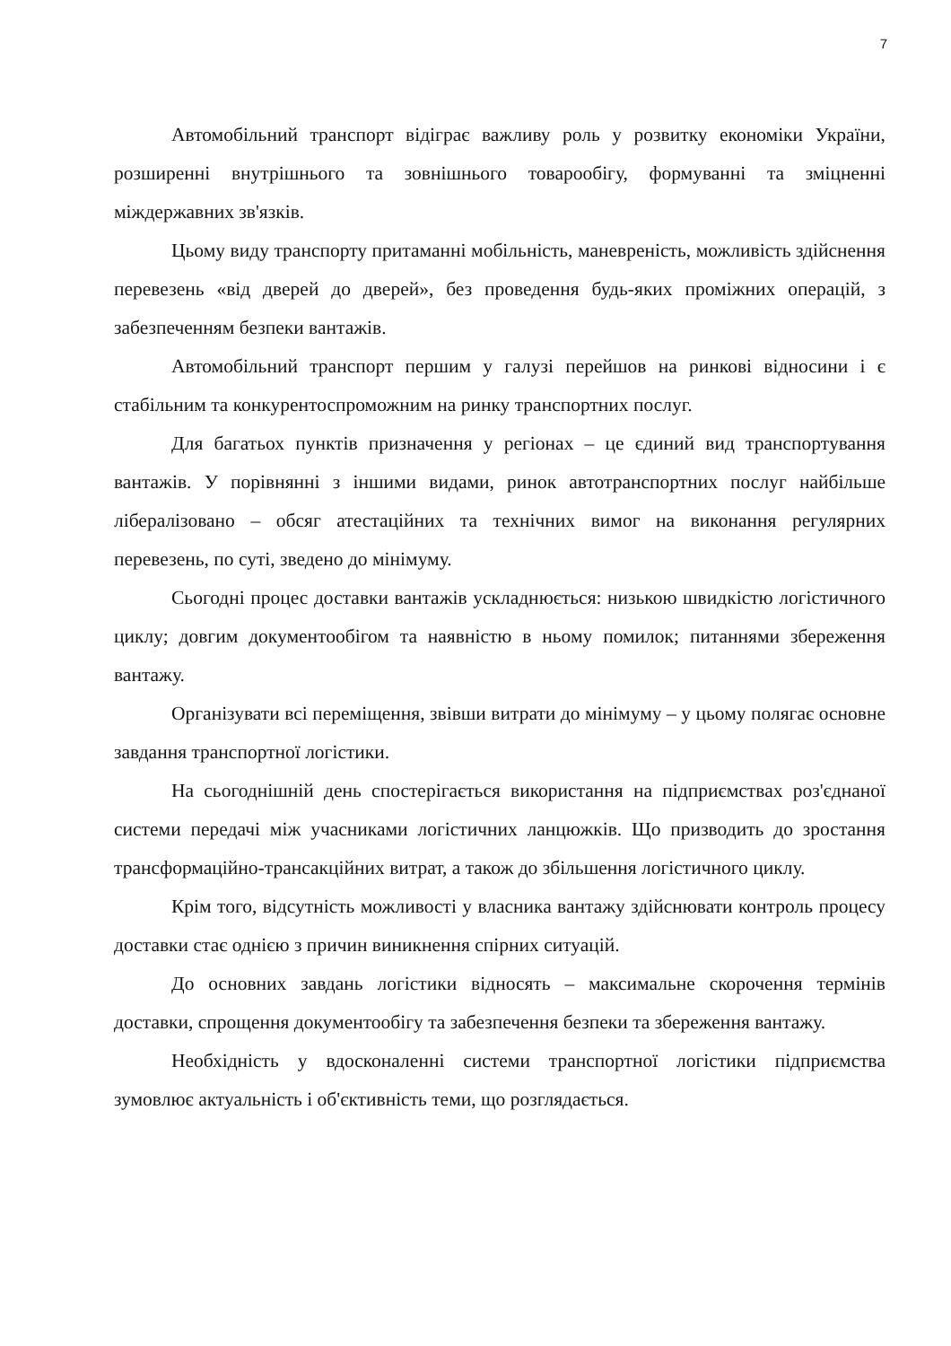7
Автомобільний транспорт відіграє важливу роль у розвитку економіки України, розширенні внутрішнього та зовнішнього товарообігу, формуванні та зміцненні міждержавних зв'язків.
Цьому виду транспорту притаманні мобільність, маневреність, можливість здійснення перевезень «від дверей до дверей», без проведення будь-яких проміжних операцій, з забезпеченням безпеки вантажів.
Автомобільний транспорт першим у галузі перейшов на ринкові відносини і є стабільним та конкурентоспроможним на ринку транспортних послуг.
Для багатьох пунктів призначення у регіонах – це єдиний вид транспортування вантажів. У порівнянні з іншими видами, ринок автотранспортних послуг найбільше лібералізовано – обсяг атестаційних та технічних вимог на виконання регулярних перевезень, по суті, зведено до мінімуму.
Сьогодні процес доставки вантажів ускладнюється: низькою швидкістю логістичного циклу; довгим документообігом та наявністю в ньому помилок; питаннями збереження вантажу.
Організувати всі переміщення, звівши витрати до мінімуму – у цьому полягає основне завдання транспортної логістики.
На сьогоднішній день спостерігається використання на підприємствах роз'єднаної системи передачі між учасниками логістичних ланцюжків. Що призводить до зростання трансформаційно-трансакційних витрат, а також до збільшення логістичного циклу.
Крім того, відсутність можливості у власника вантажу здійснювати контроль процесу доставки стає однією з причин виникнення спірних ситуацій.
До основних завдань логістики відносять – максимальне скорочення термінів доставки, спрощення документообігу та забезпечення безпеки та збереження вантажу.
Необхідність у вдосконаленні системи транспортної логістики підприємства зумовлює актуальність і об'єктивність теми, що розглядається.